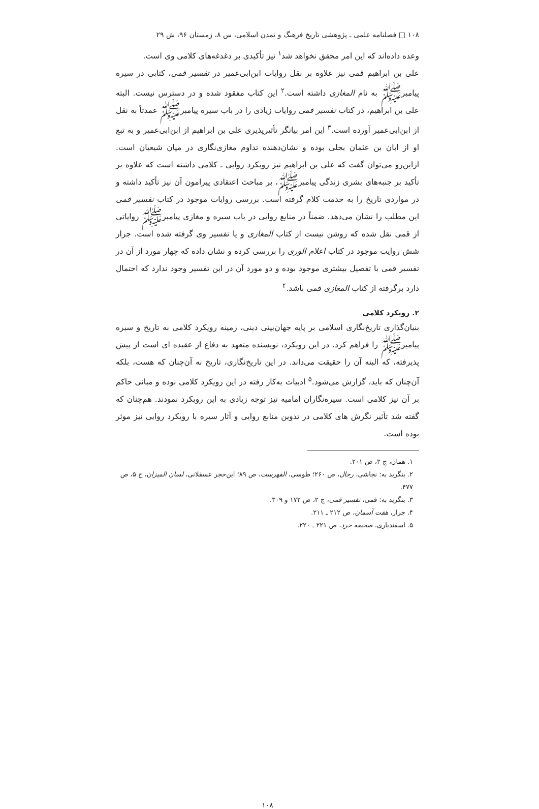۱۰۸ □ فصلنامه علمی ـ پژوهشی تاریخ فرهنگ و تمدن اسلامی، س ۸، زمستان ۹۶، ش ۲۹
وعده داده‌اند که این امر محقق نخواهد شد<sup>۱</sup> نیز تأکیدی بر دغدغه‌های کلامی وی است.
علی بن ابراهیم قمی نیز علاوه بر نقل روایات ابن‌ابی‌عمیر در تفسیر قمی، کتابی در سیره پیامبرﷺ به نام المغازی داشته است.<sup>۲</sup> این کتاب مفقود شده و در دسترس نیست. البته علی بن ابراهیم، در کتاب تفسیر قمی روایات زیادی را در باب سیره پیامبرﷺ عمدتاً به نقل از ابن‌ابی‌عمیر آورده است.<sup>۳</sup> این امر بیانگر تأثیرپذیری علی بن ابراهیم از ابن‌ابی‌عمیر و به تبع او از ابان بن عثمان بجلی بوده و نشان‌دهنده تداوم مغازی‌نگاری در میان شیعیان است. ازاین‌رو می‌توان گفت که علی بن ابراهیم نیز رویکرد روایی ـ کلامی داشته است که علاوه بر تأکید بر جنبه‌های بشری زندگی پیامبرﷺ، بر مباحث اعتقادی پیرامون آن نیز تأکید داشته و در مواردی تاریخ را به خدمت کلام گرفته است. بررسی روایات موجود در کتاب تفسیر قمی این مطلب را نشان می‌دهد. ضمناً در منابع روایی در باب سیره و مغازی پیامبرﷺ روایاتی از قمی نقل شده که روشن نیست از کتاب المغازی و یا تفسیر وی گرفته شده است. جرار شش روایت موجود در کتاب اعلام الوری را بررسی کرده و نشان داده که چهار مورد از آن در تفسیر قمی با تفصیل بیشتری موجود بوده و دو مورد آن در این تفسیر وجود ندارد که احتمال دارد برگرفته از کتاب المغازی قمی باشد.<sup>۴</sup>
۲. رویکرد کلامی
بنیان‌گذاری تاریخ‌نگاری اسلامی بر پایه جهان‌بینی دینی، زمینه رویکرد کلامی به تاریخ و سیره پیامبرﷺ را فراهم کرد. در این رویکرد، نویسنده متعهد به دفاع از عقیده ای است از پیش پذیرفته، که البته آن را حقیقت می‌داند. در این تاریخ‌نگاری، تاریخ نه آن‌چنان که هست، بلکه آن‌چنان که باید، گزارش می‌شود.<sup>۵</sup> ادبیات به‌کار رفته در این رویکرد کلامی بوده و مبانی حاکم بر آن نیز کلامی است. سیره‌نگاران امامیه نیز توجه زیادی به این روبکرد نمودند. هم‌چنان که گفته شد تأثیر نگرش های کلامی در تدوین منابع روایی و آثار سیره با رویکرد روایی نیز موثر بوده است.
۱. همان، ج ۲، ص ۲۰۱.
۲. بنگرید به: نجاشی، رجال، ص ۲۶۰؛ طوسی، الفهرست، ص ۸۹؛ ابن‌حجر عسقلانی، لسان المیزان، ج ۵، ص ۴۷۷.
۳. بنگرید به: قمی، تفسیر قمی، ج ۲، ص ۱۷۲ و ۳۰۹.
۴. جرار، هفت آسمان، ص ۲۱۲ ـ ۲۱۱.
۵. اسفندیاری، صحیفه خرد، ص ۲۲۱ ـ ۲۲۰.
۱۰۸